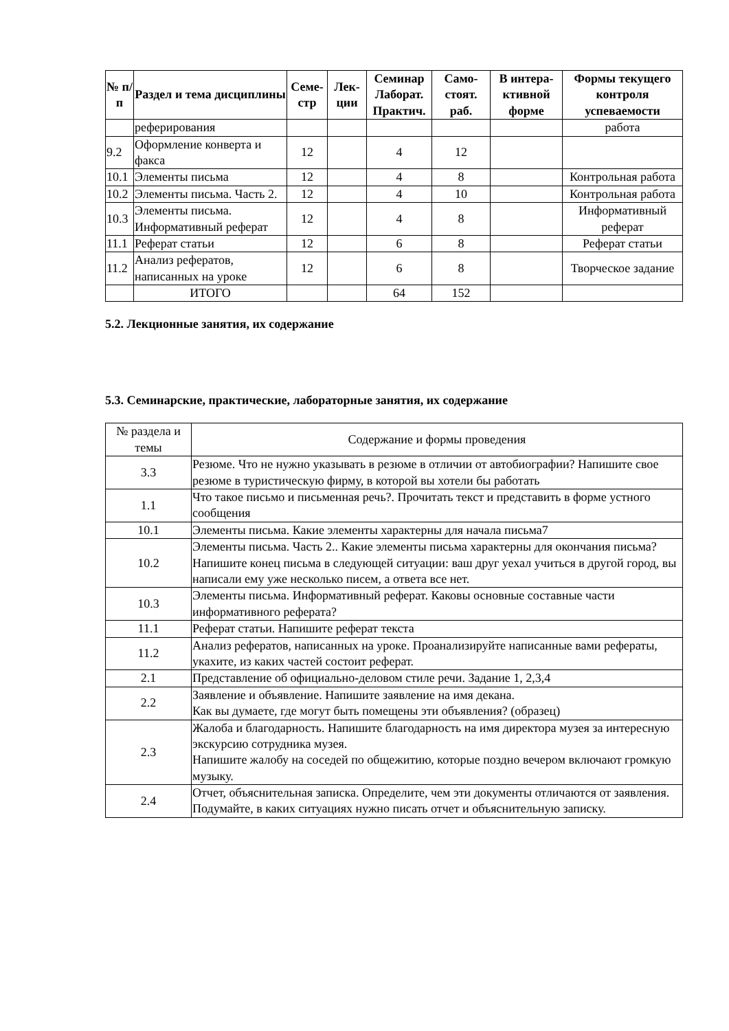| № п/п | Раздел и тема дисциплины | Семе-стр | Лек-ции | Семинар Лаборат. Практич. | Само-стоят. раб. | В интера-ктивной форме | Формы текущего контроля успеваемости |
| --- | --- | --- | --- | --- | --- | --- | --- |
| | реферирования | | | | | | работа |
| 9.2 | Оформление конверта и факса | 12 | | 4 | 12 | | |
| 10.1 | Элементы письма | 12 | | 4 | 8 | | Контрольная работа |
| 10.2 | Элементы письма. Часть 2. | 12 | | 4 | 10 | | Контрольная работа |
| 10.3 | Элементы письма. Информативный реферат | 12 | | 4 | 8 | | Информативный реферат |
| 11.1 | Реферат статьи | 12 | | 6 | 8 | | Реферат статьи |
| 11.2 | Анализ рефератов, написанных на уроке | 12 | | 6 | 8 | | Творческое задание |
| | ИТОГО | | | 64 | 152 | | |
5.2. Лекционные занятия, их содержание
5.3. Семинарские, практические, лабораторные занятия, их содержание
| № раздела и темы | Содержание и формы проведения |
| 3.3 | Резюме. Что не нужно указывать в резюме в отличии от автобиографии? Напишите свое резюме в туристическую фирму, в которой вы хотели бы работать |
| 1.1 | Что такое письмо и письменная речь?. Прочитать текст и представить в форме устного сообщения |
| 10.1 | Элементы письма. Какие элементы характерны для начала письма7 |
| 10.2 | Элементы письма. Часть 2.. Какие элементы письма характерны для окончания письма? Напишите конец письма в следующей ситуации: ваш друг уехал учиться в другой город, вы написали ему уже несколько писем, а ответа все нет. |
| 10.3 | Элементы письма. Информативный реферат. Каковы основные составные части информативного реферата? |
| 11.1 | Реферат статьи. Напишите реферат текста |
| 11.2 | Анализ рефератов, написанных на уроке. Проанализируйте написанные вами рефераты, укахите, из каких частей состоит реферат. |
| 2.1 | Представление об официально-деловом стиле речи. Задание 1, 2,3,4 |
| 2.2 | Заявление и объявление. Напишите заявление на имя декана. Как вы думаете, где могут быть помещены эти объявления? (образец) |
| 2.3 | Жалоба и благодарность. Напишите благодарность на имя директора музея за интересную экскурсию сотрудника музея. Напишите жалобу на соседей по общежитию, которые поздно вечером включают громкую музыку. |
| 2.4 | Отчет, объяснительная записка. Определите, чем эти документы отличаются от заявления. Подумайте, в каких ситуациях нужно писать отчет и объяснительную записку. |